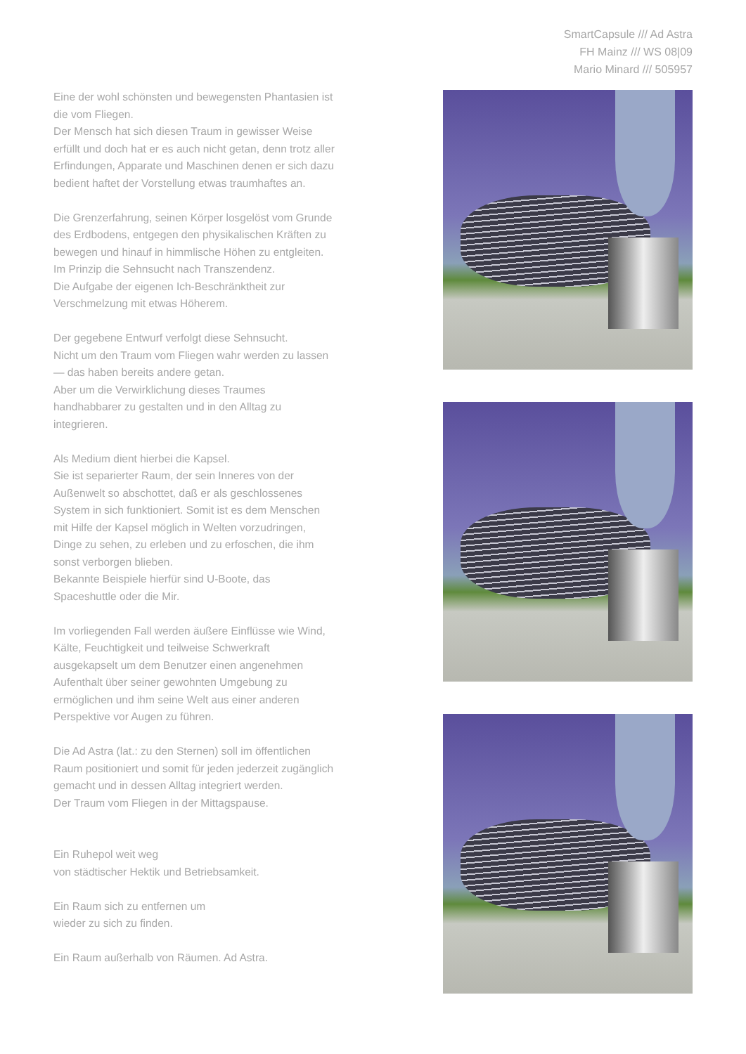SmartCapsule /// Ad Astra
FH Mainz /// WS 08|09
Mario Minard /// 505957
Eine der wohl schönsten und bewegensten Phantasien ist die vom Fliegen.
Der Mensch hat sich diesen Traum in gewisser Weise erfüllt und doch hat er es auch nicht getan, denn trotz aller Erfindungen, Apparate und Maschinen denen er sich dazu bedient haftet der Vorstellung etwas traumhaftes an.
Die Grenzerfahrung, seinen Körper losgelöst vom Grunde des Erdbodens, entgegen den physikalischen Kräften zu bewegen und hinauf in himmlische Höhen zu entgleiten.
Im Prinzip die Sehnsucht nach Transzendenz.
Die Aufgabe der eigenen Ich-Beschränktheit zur Verschmelzung mit etwas Höherem.
Der gegebene Entwurf verfolgt diese Sehnsucht.
Nicht um den Traum vom Fliegen wahr werden zu lassen — das haben bereits andere getan.
Aber um die Verwirklichung dieses Traumes handhabbarer zu gestalten und in den Alltag zu integrieren.
Als Medium dient hierbei die Kapsel.
Sie ist separierter Raum, der sein Inneres von der Außenwelt so abschottet, daß er als geschlossenes System in sich funktioniert. Somit ist es dem Menschen mit Hilfe der Kapsel möglich in Welten vorzudringen, Dinge zu sehen, zu erleben und zu erfoschen, die ihm sonst verborgen blieben.
Bekannte Beispiele hierfür sind U-Boote, das Spaceshuttle oder die Mir.
Im vorliegenden Fall werden äußere Einflüsse wie Wind, Kälte, Feuchtigkeit und teilweise Schwerkraft ausgekapselt um dem Benutzer einen angenehmen Aufenthalt über seiner gewohnten Umgebung zu ermöglichen und ihm seine Welt aus einer anderen Perspektive vor Augen zu führen.
Die Ad Astra (lat.: zu den Sternen) soll im öffentlichen Raum positioniert und somit für jeden jederzeit zugänglich gemacht und in dessen Alltag integriert werden.
Der Traum vom Fliegen in der Mittagspause.
Ein Ruhepol weit weg
von städtischer Hektik und Betriebsamkeit.
Ein Raum sich zu entfernen um
wieder zu sich zu finden.
Ein Raum außerhalb von Räumen. Ad Astra.